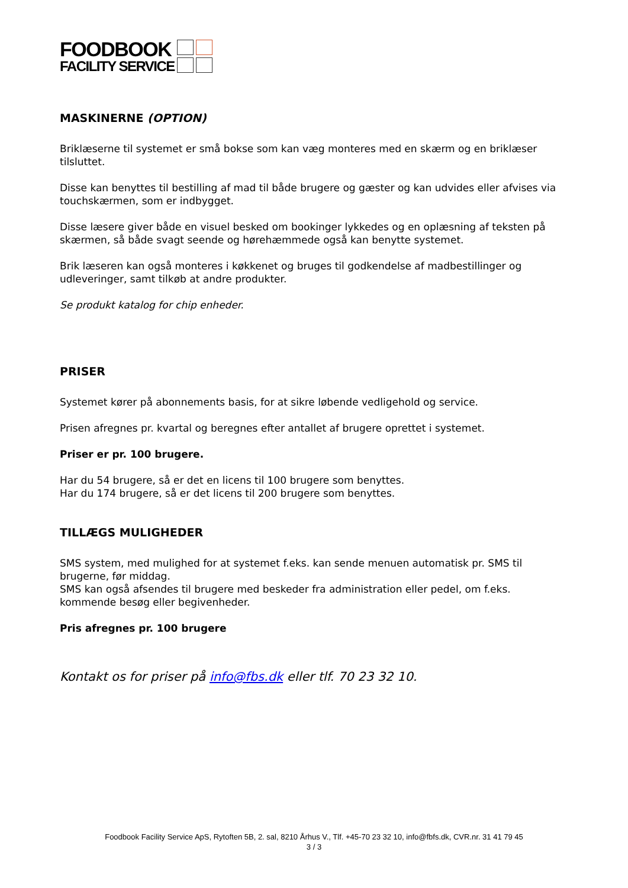FOODBOOK
FACILITY SERVICE
MASKINERNE (OPTION)
Briklæserne til systemet er små bokse som kan væg monteres med en skærm og en briklæser tilsluttet.
Disse kan benyttes til bestilling af mad til både brugere og gæster og kan udvides eller afvises via touchskærmen, som er indbygget.
Disse læsere giver både en visuel besked om bookinger lykkedes og en oplæsning af teksten på skærmen, så både svagt seende og hørehæmmede også kan benytte systemet.
Brik læseren kan også monteres i køkkenet og bruges til godkendelse af madbestillinger og udleveringer, samt tilkøb at andre produkter.
Se produkt katalog for chip enheder.
PRISER
Systemet kører på abonnements basis, for at sikre løbende vedligehold og service.
Prisen afregnes pr. kvartal og beregnes efter antallet af brugere oprettet i systemet.
Priser er pr. 100 brugere.
Har du 54 brugere, så er det en licens til 100 brugere som benyttes.
Har du 174 brugere, så er det licens til 200 brugere som benyttes.
TILLÆGS MULIGHEDER
SMS system, med mulighed for at systemet f.eks. kan sende menuen automatisk pr. SMS til brugerne, før middag.
SMS kan også afsendes til brugere med beskeder fra administration eller pedel, om f.eks. kommende besøg eller begivenheder.
Pris afregnes pr. 100 brugere
Kontakt os for priser på info@fbs.dk eller tlf. 70 23 32 10.
Foodbook Facility Service ApS, Rytoften 5B, 2. sal, 8210 Århus V., Tlf. +45-70 23 32 10, info@fbfs.dk, CVR.nr. 31 41 79 45
3 / 3